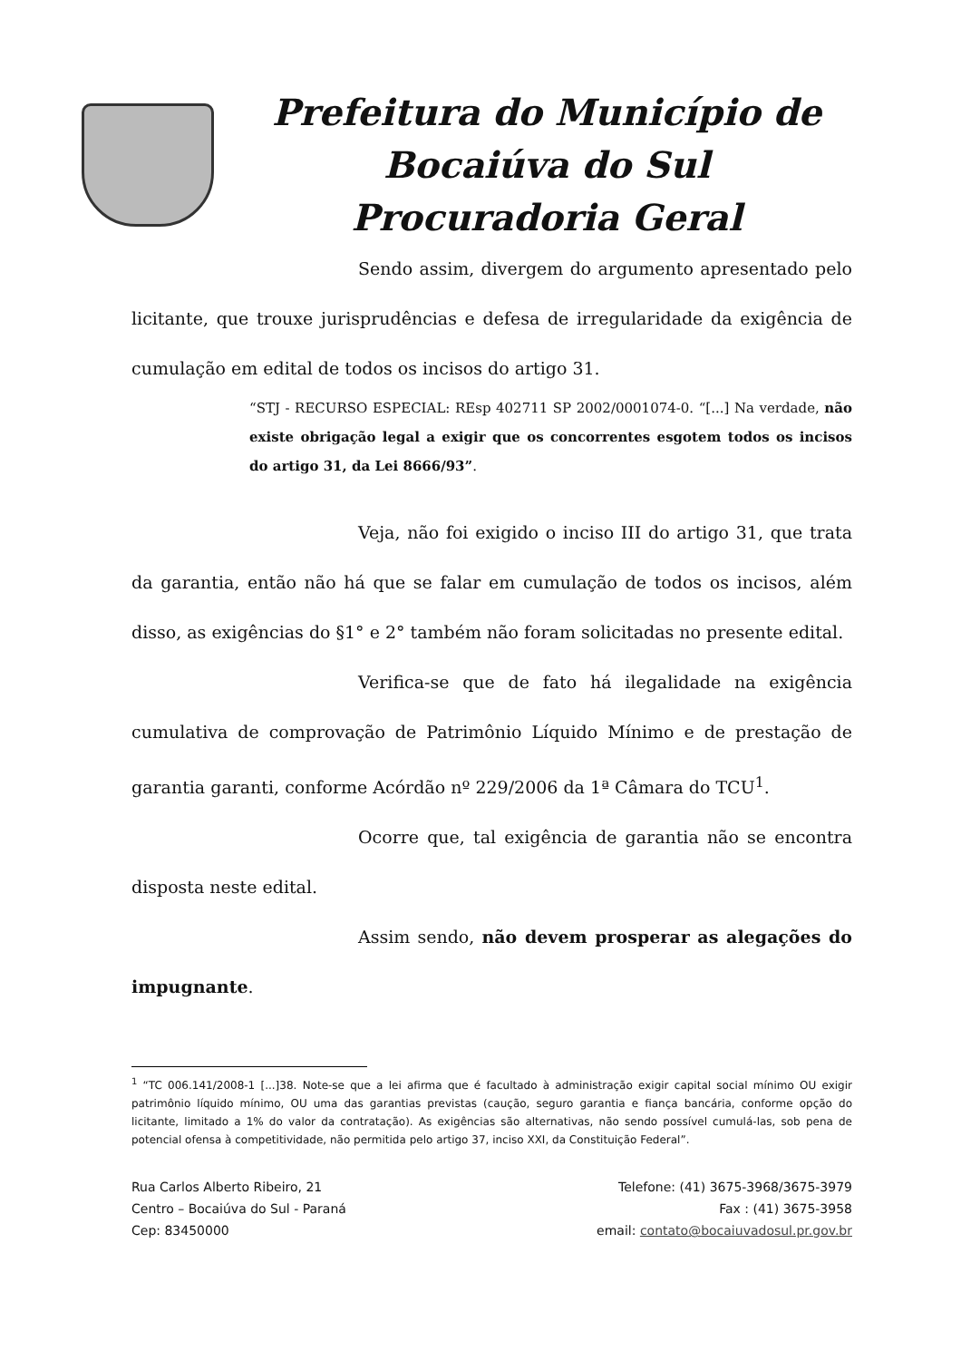Prefeitura do Município de
Bocaiúva do Sul
Procuradoria Geral
Sendo assim, divergem do argumento apresentado pelo licitante, que trouxe jurisprudências e defesa de irregularidade da exigência de cumulação em edital de todos os incisos do artigo 31.
“STJ - RECURSO ESPECIAL: REsp 402711 SP 2002/0001074-0. “[...] Na verdade, não existe obrigação legal a exigir que os concorrentes esgotem todos os incisos do artigo 31, da Lei 8666/93”.
Veja, não foi exigido o inciso III do artigo 31, que trata da garantia, então não há que se falar em cumulação de todos os incisos, além disso, as exigências do §1° e 2° também não foram solicitadas no presente edital.
Verifica-se que de fato há ilegalidade na exigência cumulativa de comprovação de Patrimônio Líquido Mínimo e de prestação de garantia garanti, conforme Acórdão nº 229/2006 da 1ª Câmara do TCU<sup>1</sup>.
Ocorre que, tal exigência de garantia não se encontra disposta neste edital.
Assim sendo, não devem prosperar as alegações do impugnante.
<sup>1</sup> “TC 006.141/2008-1 [...]38. Note-se que a lei afirma que é facultado à administração exigir capital social mínimo OU exigir patrimônio líquido mínimo, OU uma das garantias previstas (caução, seguro garantia e fiança bancária, conforme opção do licitante, limitado a 1% do valor da contratação). As exigências são alternativas, não sendo possível cumulá-las, sob pena de potencial ofensa à competitividade, não permitida pelo artigo 37, inciso XXI, da Constituição Federal”.
Rua Carlos Alberto Ribeiro, 21
Centro – Bocaiúva do Sul - Paraná
Cep: 83450000
Telefone: (41) 3675-3968/3675-3979
Fax : (41) 3675-3958
email: contato@bocaiuvadosul.pr.gov.br